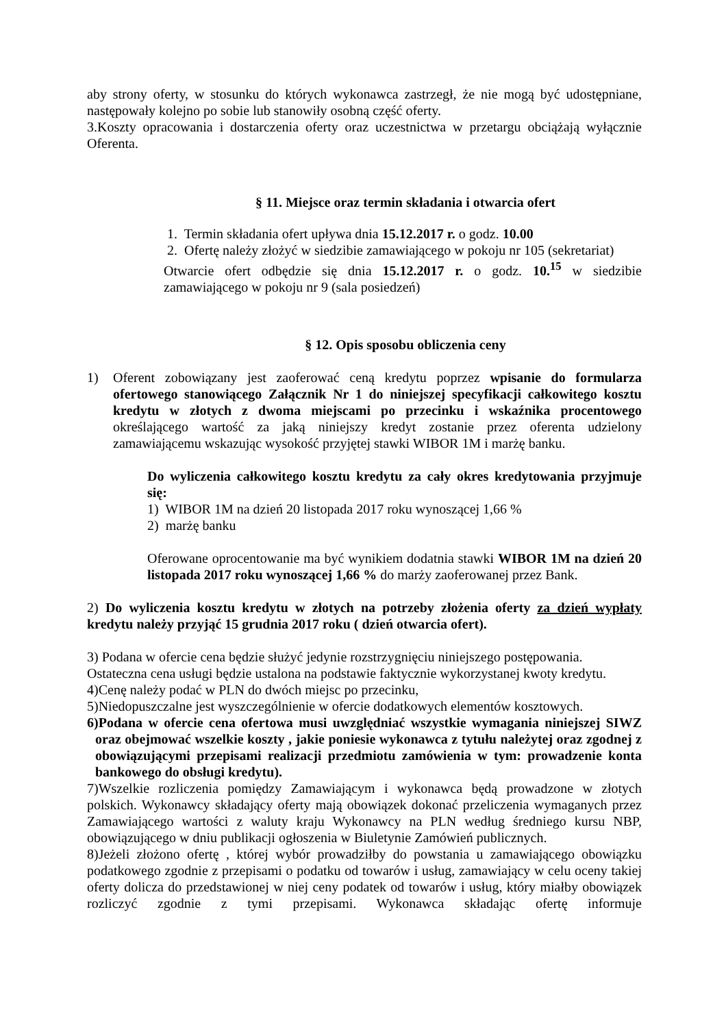aby strony oferty, w stosunku do których wykonawca zastrzegł, że nie mogą być udostępniane, następowały kolejno po sobie lub stanowiły osobną część oferty.
3.Koszty opracowania i dostarczenia oferty oraz uczestnictwa w przetargu obciążają wyłącznie Oferenta.
§ 11. Miejsce oraz termin składania i otwarcia ofert
1. Termin składania ofert upływa dnia 15.12.2017 r. o godz. 10.00
2. Ofertę należy złożyć w siedzibie zamawiającego w pokoju nr 105 (sekretariat)
Otwarcie ofert odbędzie się dnia 15.12.2017 r. o godz. 10.<sup>15</sup> w siedzibie zamawiającego w pokoju nr 9 (sala posiedzeń)
§ 12. Opis sposobu obliczenia ceny
1) Oferent zobowiązany jest zaoferować ceną kredytu poprzez wpisanie do formularza ofertowego stanowiącego Załącznik Nr 1 do niniejszej specyfikacji całkowitego kosztu kredytu w złotych z dwoma miejscami po przecinku i wskaźnika procentowego określającego wartość za jaką niniejszy kredyt zostanie przez oferenta udzielony zamawiającemu wskazując wysokość przyjętej stawki WIBOR 1M i marżę banku.
Do wyliczenia całkowitego kosztu kredytu za cały okres kredytowania przyjmuje się:
1) WIBOR 1M na dzień 20 listopada 2017 roku wynoszącej 1,66 %
2) marżę banku
Oferowane oprocentowanie ma być wynikiem dodatnia stawki WIBOR 1M na dzień 20 listopada 2017 roku wynoszącej 1,66 % do marży zaoferowanej przez Bank.
2) Do wyliczenia kosztu kredytu w złotych na potrzeby złożenia oferty za dzień wypłaty kredytu należy przyjąć 15 grudnia 2017 roku ( dzień otwarcia ofert).
3) Podana w ofercie cena będzie służyć jedynie rozstrzygnięciu niniejszego postępowania.
Ostateczna cena usługi będzie ustalona na podstawie faktycznie wykorzystanej kwoty kredytu.
4)Cenę należy podać w PLN do dwóch miejsc po przecinku,
5)Niedopuszczalne jest wyszczególnienie w ofercie dodatkowych elementów kosztowych.
6)Podana w ofercie cena ofertowa musi uwzględniać wszystkie wymagania niniejszej SIWZ oraz obejmować wszelkie koszty , jakie poniesie wykonawca z tytułu należytej oraz zgodnej z obowiązującymi przepisami realizacji przedmiotu zamówienia w tym: prowadzenie konta bankowego do obsługi kredytu).
7)Wszelkie rozliczenia pomiędzy Zamawiającym i wykonawca będą prowadzone w złotych polskich. Wykonawcy składający oferty mają obowiązek dokonać przeliczenia wymaganych przez Zamawiającego wartości z waluty kraju Wykonawcy na PLN według średniego kursu NBP, obowiązującego w dniu publikacji ogłoszenia w Biuletynie Zamówień publicznych.
8)Jeżeli złożono ofertę , której wybór prowadziłby do powstania u zamawiającego obowiązku podatkowego zgodnie z przepisami o podatku od towarów i usług, zamawiający w celu oceny takiej oferty dolicza do przedstawionej w niej ceny podatek od towarów i usług, który miałby obowiązek rozliczyć zgodnie z tymi przepisami. Wykonawca składając ofertę informuje